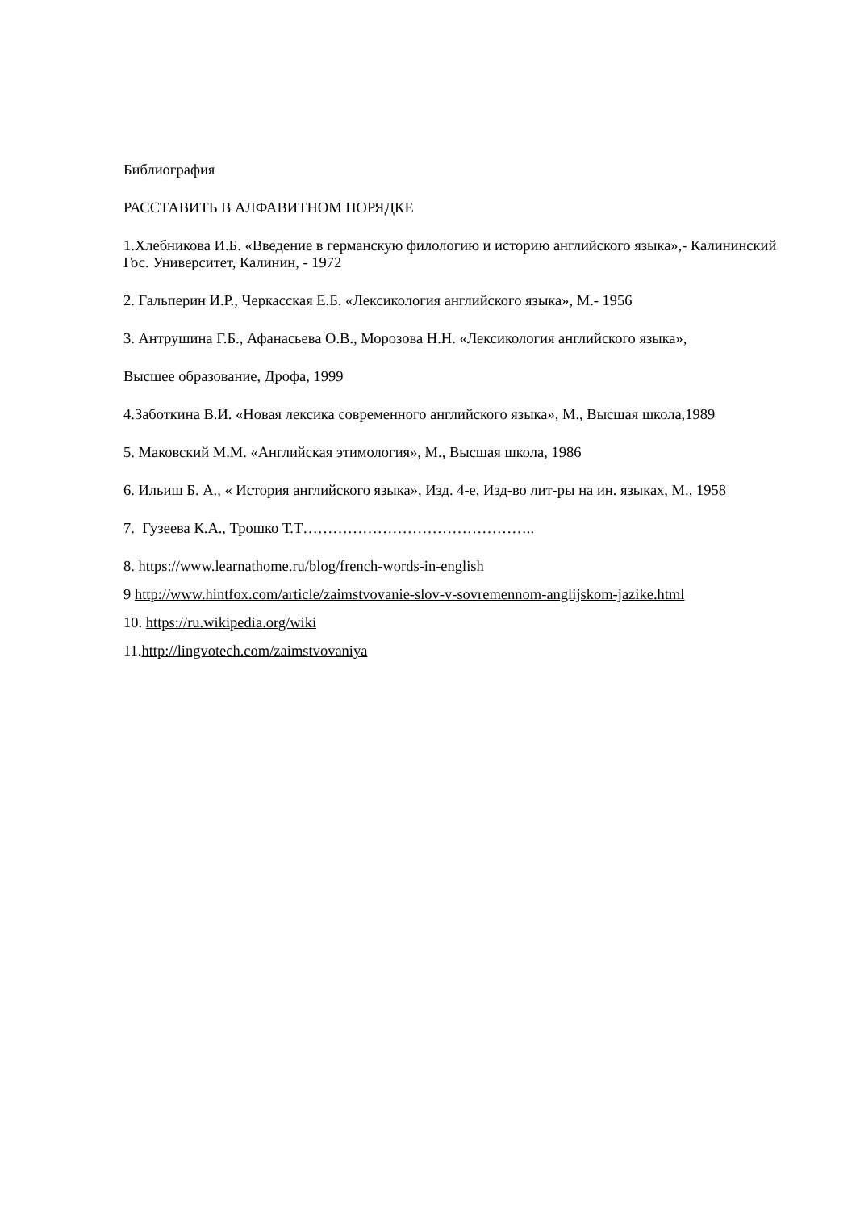Библиография
РАССТАВИТЬ В АЛФАВИТНОМ ПОРЯДКЕ
1.Хлебникова И.Б. «Введение в германскую филологию и историю английского языка»,- Калининский Гос. Университет, Калинин, - 1972
2. Гальперин И.Р., Черкасская Е.Б. «Лексикология английского языка», М.- 1956
3. Антрушина Г.Б., Афанасьева О.В., Морозова Н.Н. «Лексикология английского языка»,
Высшее образование, Дрофа, 1999
4.Заботкина В.И. «Новая лексика современного английского языка», М., Высшая школа,1989
5. Маковский М.М. «Английская этимология», М., Высшая школа, 1986
6. Ильиш Б. А., « История английского языка», Изд. 4-е, Изд-во лит-ры на ин. языках, М., 1958
7. Гузеева К.А., Трошко Т.Т………………………………………..
8. https://www.learnathome.ru/blog/french-words-in-english
9 http://www.hintfox.com/article/zaimstvovanie-slov-v-sovremennom-anglijskom-jazike.html
10. https://ru.wikipedia.org/wiki
11.http://lingvotech.com/zaimstvovaniya